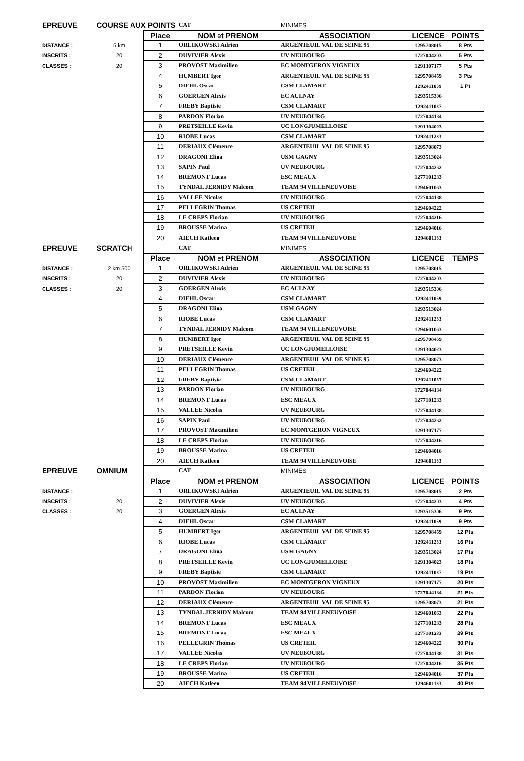| EPREUVE | COURSE AUX POINTS | | CAT | MINIMES | | |
| | | Place | NOM et PRENOM | ASSOCIATION | LICENCE | POINTS |
| DISTANCE : | 5 km | 1 | ORLIKOWSKI Adrien | ARGENTEUIL VAL DE SEINE 95 | 1295708015 | 8 Pts |
| INSCRITS : | 20 | 2 | DUVIVIER Alexis | UV NEUBOURG | 1727044203 | 5 Pts |
| CLASSES : | 20 | 3 | PROVOST Maximilien | EC MONTGERON VIGNEUX | 1291307177 | 5 Pts |
| | | 4 | HUMBERT Igor | ARGENTEUIL VAL DE SEINE 95 | 1295708459 | 3 Pts |
| | | 5 | DIEHL Oscar | CSM CLAMART | 1292411059 | 1 Pt |
| | | 6 | GOERGEN Alexis | EC AULNAY | 1293515306 | |
| | | 7 | FREBY Baptiste | CSM CLAMART | 1292411037 | |
| | | 8 | PARDON Florian | UV NEUBOURG | 1727044184 | |
| | | 9 | PRETSEILLE Kevin | UC LONGJUMELLOISE | 1291304023 | |
| | | 10 | RIOBE Lucas | CSM CLAMART | 1292411233 | |
| | | 11 | DERIAUX Clémence | ARGENTEUIL VAL DE SEINE 95 | 1295708073 | |
| | | 12 | DRAGONI Elina | USM GAGNY | 1293513024 | |
| | | 13 | SAPIN Paul | UV NEUBOURG | 1727044262 | |
| | | 14 | BREMONT Lucas | ESC MEAUX | 1277101283 | |
| | | 15 | TYNDAL JERNIDY Malcom | TEAM 94 VILLENEUVOISE | 1294601063 | |
| | | 16 | VALLEE Nicolas | UV NEUBOURG | 1727044188 | |
| | | 17 | PELLEGRIN Thomas | US CRETEIL | 1294604222 | |
| | | 18 | LE CREPS Florian | UV NEUBOURG | 1727044216 | |
| | | 19 | BROUSSE Marina | US CRETEIL | 1294604016 | |
| | | 20 | AIECH Katleen | TEAM 94 VILLENEUVOISE | 1294601133 | |
| EPREUVE | SCRATCH | | CAT | MINIMES | | |
| | | Place | NOM et PRENOM | ASSOCIATION | LICENCE | TEMPS |
| DISTANCE : | 2 km 500 | 1 | ORLIKOWSKI Adrien | ARGENTEUIL VAL DE SEINE 95 | 1295708015 | |
| INSCRITS : | 20 | 2 | DUVIVIER Alexis | UV NEUBOURG | 1727044203 | |
| CLASSES : | 20 | 3 | GOERGEN Alexis | EC AULNAY | 1293515306 | |
| | | 4 | DIEHL Oscar | CSM CLAMART | 1292411059 | |
| | | 5 | DRAGONI Elina | USM GAGNY | 1293513024 | |
| | | 6 | RIOBE Lucas | CSM CLAMART | 1292411233 | |
| | | 7 | TYNDAL JERNIDY Malcom | TEAM 94 VILLENEUVOISE | 1294601063 | |
| | | 8 | HUMBERT Igor | ARGENTEUIL VAL DE SEINE 95 | 1295708459 | |
| | | 9 | PRETSEILLE Kevin | UC LONGJUMELLOISE | 1291304023 | |
| | | 10 | DERIAUX Clémence | ARGENTEUIL VAL DE SEINE 95 | 1295708073 | |
| | | 11 | PELLEGRIN Thomas | US CRETEIL | 1294604222 | |
| | | 12 | FREBY Baptiste | CSM CLAMART | 1292411037 | |
| | | 13 | PARDON Florian | UV NEUBOURG | 1727044184 | |
| | | 14 | BREMONT Lucas | ESC MEAUX | 1277101283 | |
| | | 15 | VALLEE Nicolas | UV NEUBOURG | 1727044188 | |
| | | 16 | SAPIN Paul | UV NEUBOURG | 1727044262 | |
| | | 17 | PROVOST Maximilien | EC MONTGERON VIGNEUX | 1291307177 | |
| | | 18 | LE CREPS Florian | UV NEUBOURG | 1727044216 | |
| | | 19 | BROUSSE Marina | US CRETEIL | 1294604016 | |
| | | 20 | AIECH Katleen | TEAM 94 VILLENEUVOISE | 1294601133 | |
| EPREUVE | OMNIUM | | CAT | MINIMES | | |
| | | Place | NOM et PRENOM | ASSOCIATION | LICENCE | POINTS |
| DISTANCE : | | 1 | ORLIKOWSKI Adrien | ARGENTEUIL VAL DE SEINE 95 | 1295708015 | 2 Pts |
| INSCRITS : | 20 | 2 | DUVIVIER Alexis | UV NEUBOURG | 1727044203 | 4 Pts |
| CLASSES : | 20 | 3 | GOERGEN Alexis | EC AULNAY | 1293515306 | 9 Pts |
| | | 4 | DIEHL Oscar | CSM CLAMART | 1292411059 | 9 Pts |
| | | 5 | HUMBERT Igor | ARGENTEUIL VAL DE SEINE 95 | 1295708459 | 12 Pts |
| | | 6 | RIOBE Lucas | CSM CLAMART | 1292411233 | 16 Pts |
| | | 7 | DRAGONI Elina | USM GAGNY | 1293513024 | 17 Pts |
| | | 8 | PRETSEILLE Kevin | UC LONGJUMELLOISE | 1291304023 | 18 Pts |
| | | 9 | FREBY Baptiste | CSM CLAMART | 1292411037 | 19 Pts |
| | | 10 | PROVOST Maximilien | EC MONTGERON VIGNEUX | 1291307177 | 20 Pts |
| | | 11 | PARDON Florian | UV NEUBOURG | 1727044184 | 21 Pts |
| | | 12 | DERIAUX Clémence | ARGENTEUIL VAL DE SEINE 95 | 1295708073 | 21 Pts |
| | | 13 | TYNDAL JERNIDY Malcom | TEAM 94 VILLENEUVOISE | 1294601063 | 22 Pts |
| | | 14 | BREMONT Lucas | ESC MEAUX | 1277101283 | 28 Pts |
| | | 15 | BREMONT Lucas | ESC MEAUX | 1277101283 | 29 Pts |
| | | 16 | PELLEGRIN Thomas | US CRETEIL | 1294604222 | 30 Pts |
| | | 17 | VALLEE Nicolas | UV NEUBOURG | 1727044188 | 31 Pts |
| | | 18 | LE CREPS Florian | UV NEUBOURG | 1727044216 | 35 Pts |
| | | 19 | BROUSSE Marina | US CRETEIL | 1294604016 | 37 Pts |
| | | 20 | AIECH Katleen | TEAM 94 VILLENEUVOISE | 1294601133 | 40 Pts |